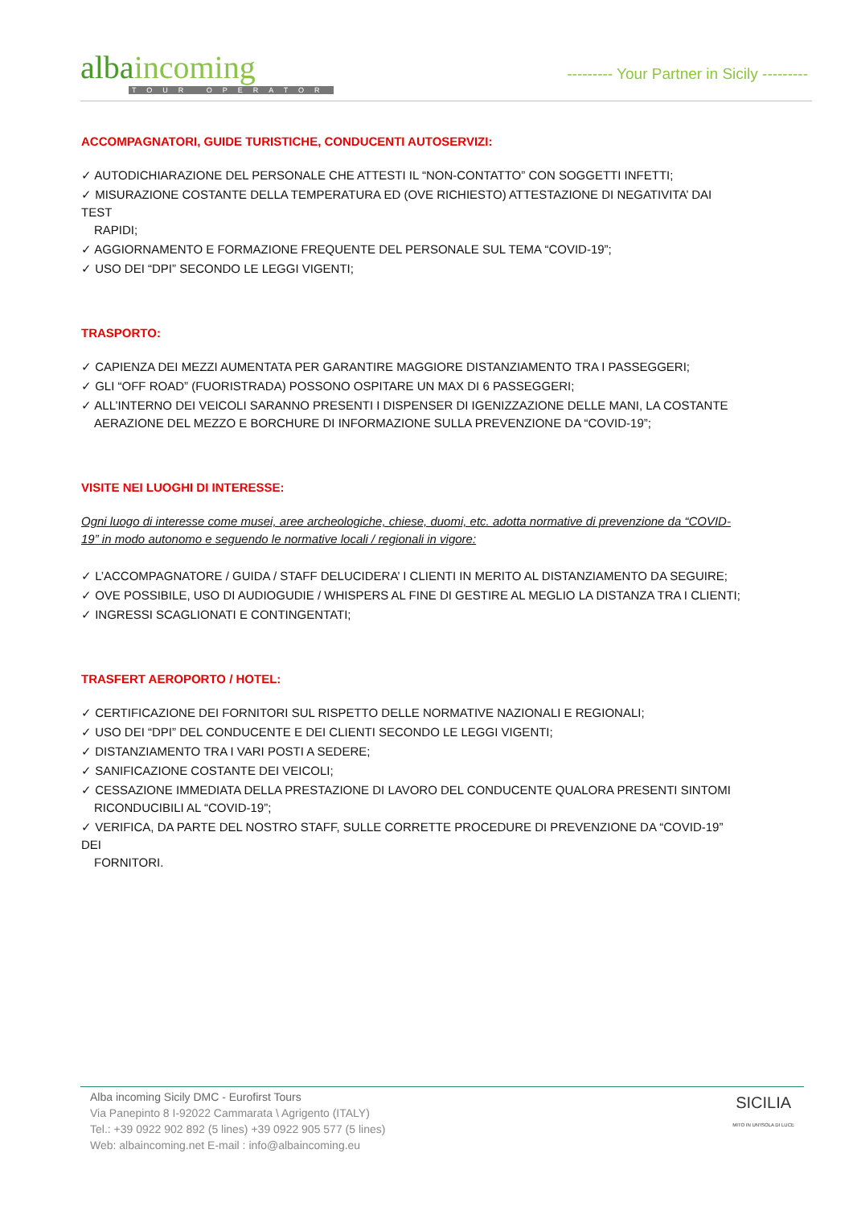albaincoming
TOUR OPERATOR
--------- Your Partner in Sicily ---------
ACCOMPAGNATORI, GUIDE TURISTICHE, CONDUCENTI AUTOSERVIZI:
✓ AUTODICHIARAZIONE DEL PERSONALE CHE ATTESTI IL “NON-CONTATTO” CON SOGGETTI INFETTI;
✓ MISURAZIONE COSTANTE DELLA TEMPERATURA ED (OVE RICHIESTO) ATTESTAZIONE DI NEGATIVITA’ DAI TEST
RAPIDI;
✓ AGGIORNAMENTO E FORMAZIONE FREQUENTE DEL PERSONALE SUL TEMA “COVID-19”;
✓ USO DEI “DPI” SECONDO LE LEGGI VIGENTI;
TRASPORTO:
✓ CAPIENZA DEI MEZZI AUMENTATA PER GARANTIRE MAGGIORE DISTANZIAMENTO TRA I PASSEGGERI;
✓ GLI “OFF ROAD” (FUORISTRADA) POSSONO OSPITARE UN MAX DI 6 PASSEGGERI;
✓ ALL’INTERNO DEI VEICOLI SARANNO PRESENTI I DISPENSER DI IGENIZZAZIONE DELLE MANI, LA COSTANTE
AERAZIONE DEL MEZZO E BORCHURE DI INFORMAZIONE SULLA PREVENZIONE DA “COVID-19”;
VISITE NEI LUOGHI DI INTERESSE:
Ogni luogo di interesse come musei, aree archeologiche, chiese, duomi, etc. adotta normative di prevenzione da “COVID-19” in modo autonomo e seguendo le normative locali / regionali in vigore:
✓ L’ACCOMPAGNATORE / GUIDA / STAFF DELUCIDERA’ I CLIENTI IN MERITO AL DISTANZIAMENTO DA SEGUIRE;
✓ OVE POSSIBILE, USO DI AUDIOGUDIE / WHISPERS AL FINE DI GESTIRE AL MEGLIO LA DISTANZA TRA I CLIENTI;
✓ INGRESSI SCAGLIONATI E CONTINGENTATI;
TRASFERT AEROPORTO / HOTEL:
✓ CERTIFICAZIONE DEI FORNITORI SUL RISPETTO DELLE NORMATIVE NAZIONALI E REGIONALI;
✓ USO DEI “DPI” DEL CONDUCENTE E DEI CLIENTI SECONDO LE LEGGI VIGENTI;
✓ DISTANZIAMENTO TRA I VARI POSTI A SEDERE;
✓ SANIFICAZIONE COSTANTE DEI VEICOLI;
✓ CESSAZIONE IMMEDIATA DELLA PRESTAZIONE DI LAVORO DEL CONDUCENTE QUALORA PRESENTI SINTOMI
RICONDUCIBILI AL “COVID-19”;
✓ VERIFICA, DA PARTE DEL NOSTRO STAFF, SULLE CORRETTE PROCEDURE DI PREVENZIONE DA “COVID-19” DEI
FORNITORI.
Alba incoming Sicily DMC - Eurofirst Tours
Via Panepinto 8 I-92022 Cammarata \ Agrigento (ITALY)
Tel.: +39 0922 902 892 (5 lines) +39 0922 905 577 (5 lines)
Web: albaincoming.net E-mail : info@albaincoming.eu
SICILIA
MITO IN UN'ISOLA DI LUCE